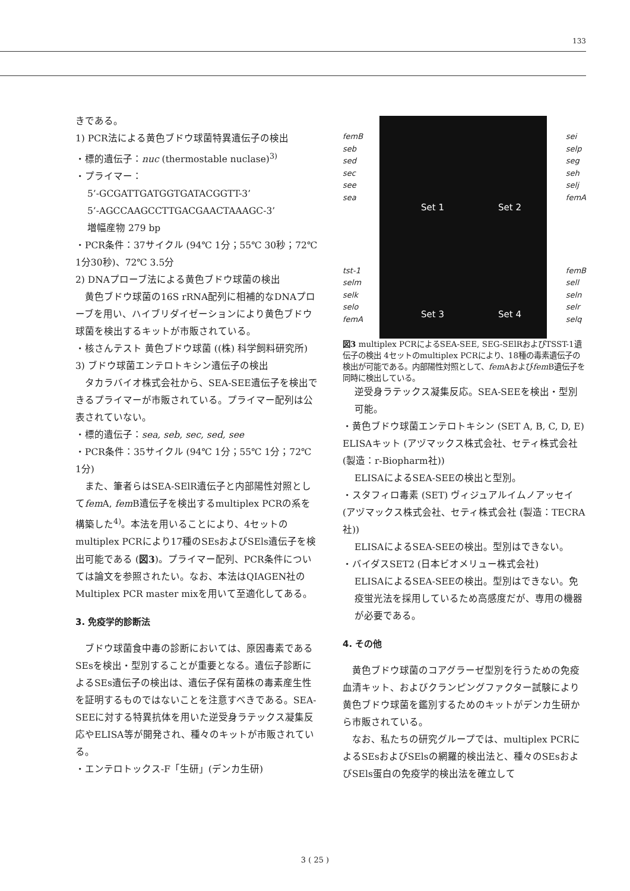133
きである。
1) PCR法による黄色ブドウ球菌特異遺伝子の検出
・標的遺伝子：nuc (thermostable nuclase)<sup>3)</sup>
・プライマー：
5’-GCGATTGATGGTGATACGGTT-3’
5’-AGCCAAGCCTTGACGAACTAAAGC-3’
増幅産物 279 bp
・PCR条件：37サイクル (94℃ 1分；55℃ 30秒；72℃ 1分30秒)、72℃ 3.5分
2) DNAプローブ法による黄色ブドウ球菌の検出
　黄色ブドウ球菌の16S rRNA配列に相補的なDNAプローブを用い、ハイブリダイゼーションにより黄色ブドウ球菌を検出するキットが市販されている。
・核さんテスト 黄色ブドウ球菌 ((株) 科学飼料研究所)
3) ブドウ球菌エンテロトキシン遺伝子の検出
　タカラバイオ株式会社から、SEA-SEE遺伝子を検出できるプライマーが市販されている。プライマー配列は公表されていない。
・標的遺伝子：sea, seb, sec, sed, see
・PCR条件：35サイクル (94℃ 1分；55℃ 1分；72℃ 1分)
　また、筆者らはSEA-SElR遺伝子と内部陽性対照としてfem A, fem B遺伝子を検出するmultiplex PCRの系を構築した<sup>4)</sup>。本法を用いることにより、4セットのmultiplex PCRにより17種のSEsおよびSEls遺伝子を検出可能である (図3)。プライマー配列、PCR条件については論文を参照されたい。なお、本法はQIAGEN社のMultiplex PCR master mixを用いて至適化してある。
3. 免疫学的診断法
　ブドウ球菌食中毒の診断においては、原因毒素であるSEsを検出・型別することが重要となる。遺伝子診断によるSEs遺伝子の検出は、遺伝子保有菌株の毒素産生性を証明するものではないことを注意すべきである。SEA-SEEに対する特異抗体を用いた逆受身ラテックス凝集反応やELISA等が開発され、種々のキットが市販されている。
・エンテロトックス-F「生研」(デンカ生研)
femB
seb
sed
sec
see
sea
tst-1
selm
selk
selo
femA
Set 1 Set 2
Set 3 Set 4
sei
selp
seg
seh
selj
femA
femB
sell
seln
selr
selq
図3 multiplex PCRによるSEA-SEE, SEG-SElRおよびTSST-1遺伝子の検出 4セットのmultiplex PCRにより、18種の毒素遺伝子の検出が可能である。内部陽性対照として、fem Aおよびfem B遺伝子を同時に検出している。
逆受身ラテックス凝集反応。SEA-SEEを検出・型別可能。
・黄色ブドウ球菌エンテロトキシン (SET A, B, C, D, E) ELISAキット (アヅマックス株式会社、セティ株式会社 (製造：r-Biopharm社))
ELISAによるSEA-SEEの検出と型別。
・スタフィロ毒素 (SET) ヴィジュアルイムノアッセイ (アヅマックス株式会社、セティ株式会社 (製造：TECRA社))
ELISAによるSEA-SEEの検出。型別はできない。
・バイダスSET2 (日本ビオメリュー株式会社)
ELISAによるSEA-SEEの検出。型別はできない。免疫蛍光法を採用しているため高感度だが、専用の機器が必要である。
4. その他
　黄色ブドウ球菌のコアグラーゼ型別を行うための免疫血清キット、およびクランピングファクター試験により黄色ブドウ球菌を鑑別するためのキットがデンカ生研から市販されている。
　なお、私たちの研究グループでは、multiplex PCRによるSEsおよびSElsの網羅的検出法と、種々のSEsおよびSEls蛋白の免疫学的検出法を確立して
3 ( 25 )